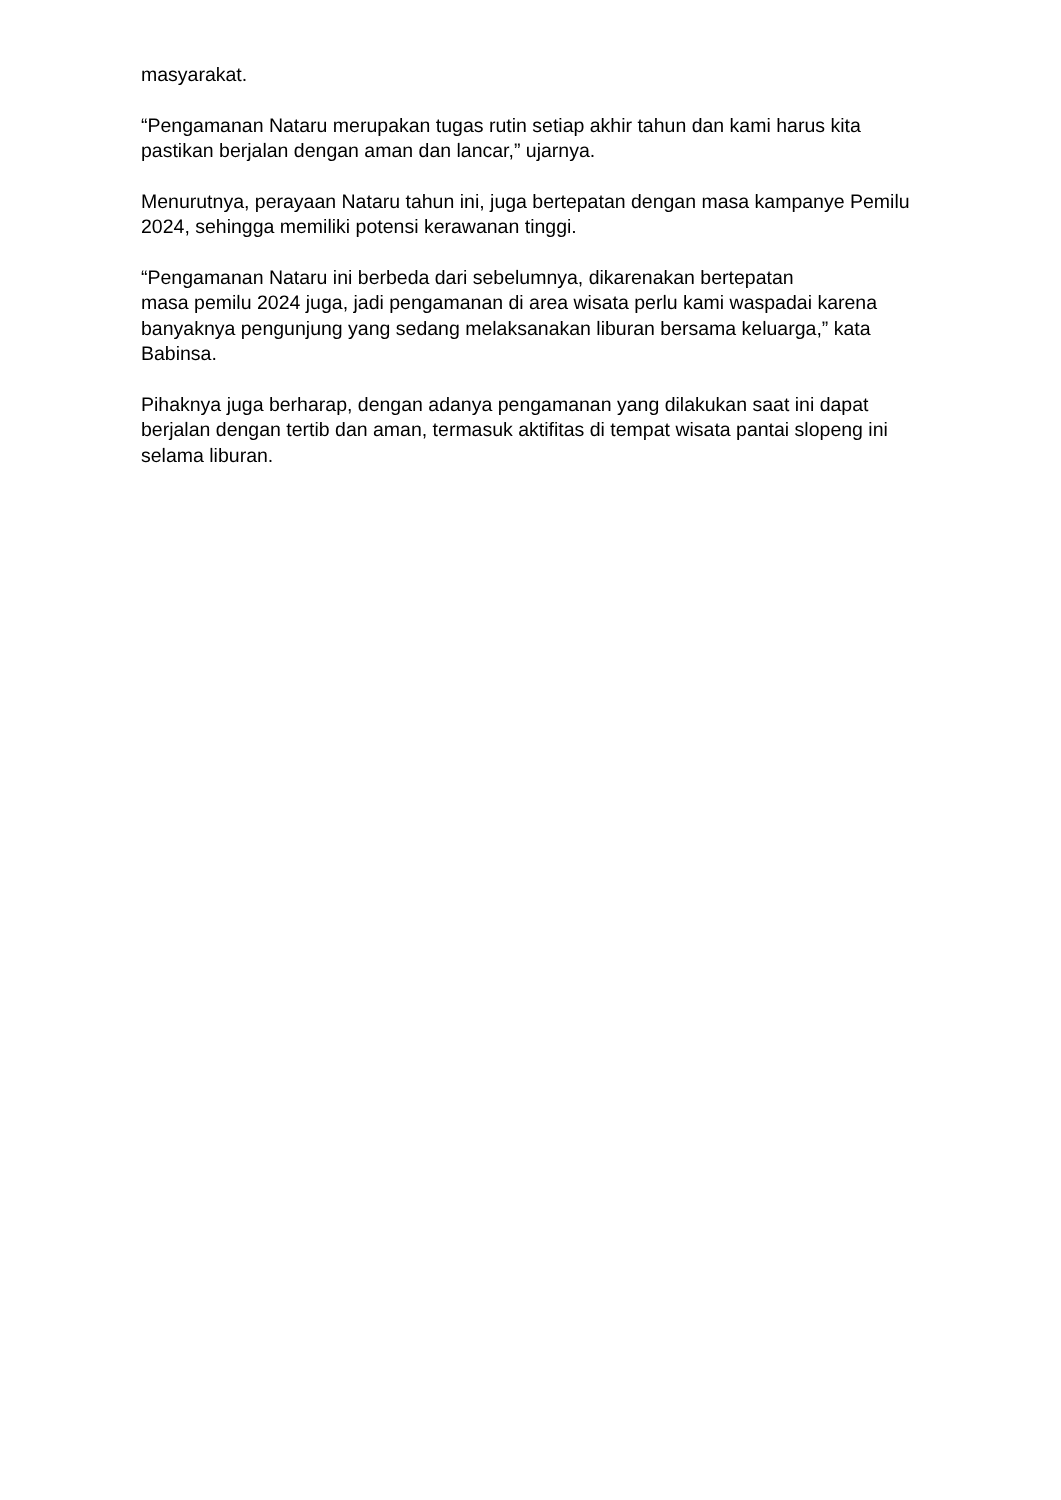masyarakat.
“Pengamanan Nataru merupakan tugas rutin setiap akhir tahun dan kami harus kita pastikan berjalan dengan aman dan lancar,” ujarnya.
Menurutnya, perayaan Nataru tahun ini, juga bertepatan dengan masa kampanye Pemilu 2024, sehingga memiliki potensi kerawanan tinggi.
“Pengamanan Nataru ini berbeda dari sebelumnya, dikarenakan bertepatan
masa pemilu 2024 juga, jadi pengamanan di area wisata perlu kami waspadai karena banyaknya pengunjung yang sedang melaksanakan liburan bersama keluarga,” kata Babinsa.
Pihaknya juga berharap, dengan adanya pengamanan yang dilakukan saat ini dapat berjalan dengan tertib dan aman, termasuk aktifitas di tempat wisata pantai slopeng ini selama liburan.